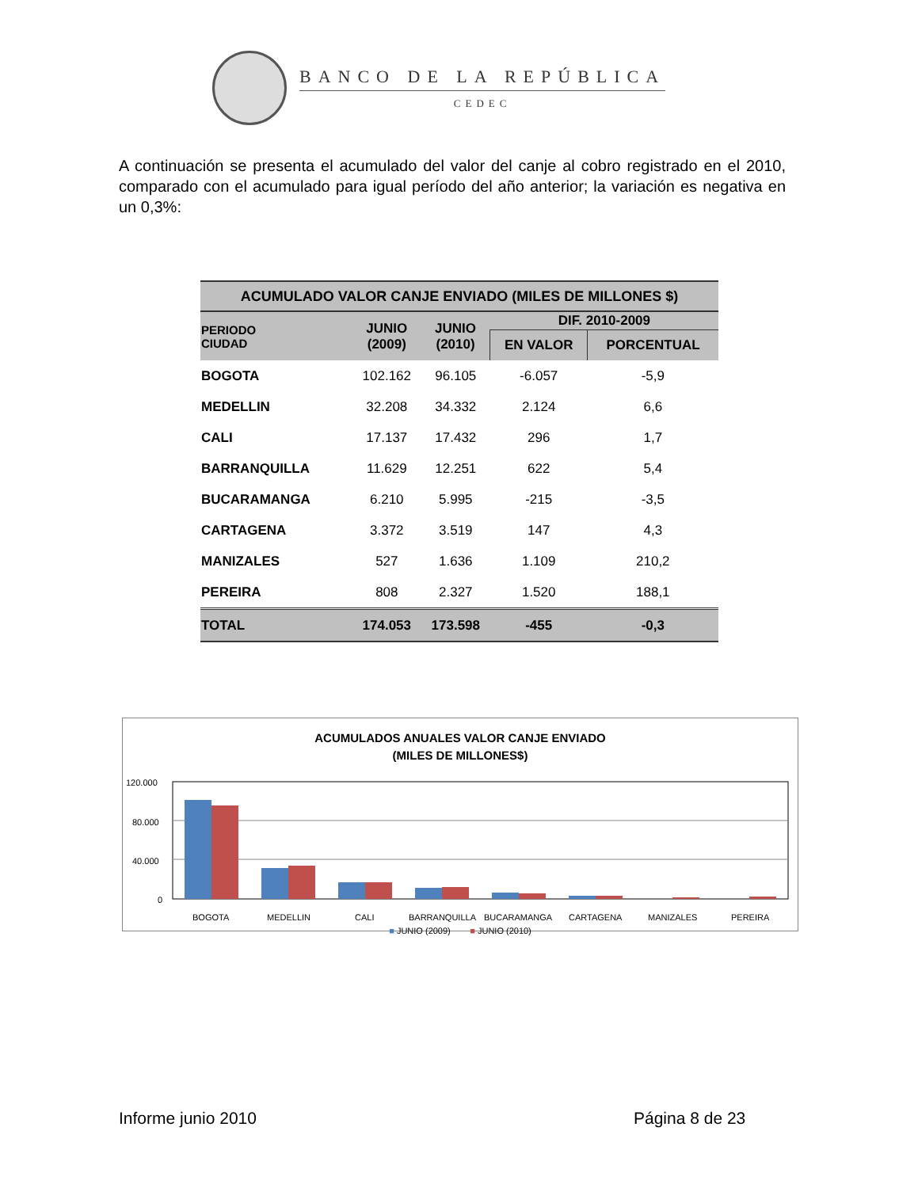BANCO DE LA REPÚBLICA
CEDEC
A continuación se presenta el acumulado del valor del canje al cobro registrado en el 2010, comparado con el acumulado para igual período del año anterior; la variación es negativa en un 0,3%:
| ACUMULADO VALOR CANJE ENVIADO (MILES DE MILLONES $) | | | | |
| --- | --- | --- | --- | --- |
| PERIODO CIUDAD | JUNIO (2009) | JUNIO (2010) | DIF. 2010-2009 | |
| | | | EN VALOR | PORCENTUAL |
| BOGOTA | 102.162 | 96.105 | -6.057 | -5,9 |
| MEDELLIN | 32.208 | 34.332 | 2.124 | 6,6 |
| CALI | 17.137 | 17.432 | 296 | 1,7 |
| BARRANQUILLA | 11.629 | 12.251 | 622 | 5,4 |
| BUCARAMANGA | 6.210 | 5.995 | -215 | -3,5 |
| CARTAGENA | 3.372 | 3.519 | 147 | 4,3 |
| MANIZALES | 527 | 1.636 | 1.109 | 210,2 |
| PEREIRA | 808 | 2.327 | 1.520 | 188,1 |
| TOTAL | 174.053 | 173.598 | -455 | -0,3 |
ACUMULADOS ANUALES VALOR CANJE ENVIADO
(MILES DE MILLONES$)
120.000
80.000
40.000
0
BOGOTA
MEDELLIN
CALI
BARRANQUILLA
BUCARAMANGA
CARTAGENA
MANIZALES
PEREIRA
■ JUNIO (2009) ■ JUNIO (2010)
Informe junio 2010 Página 8 de 23